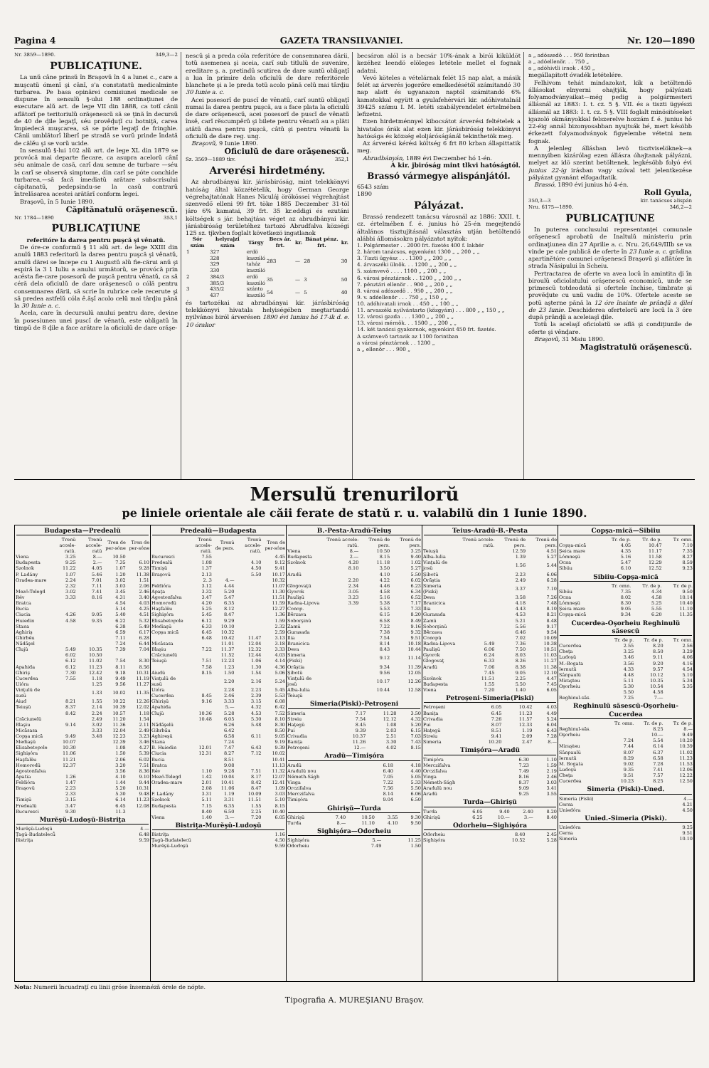Pagina 4 GAZETA TRANSILVANIEI. Nr. 120—1890
Nr. 3859—1890. 349,3—2
PUBLICAŢIUNE.
La unŭ câne prinsŭ în Braşovŭ în 4 a lunei c., care a muşcatŭ ómenĭ şi cânĭ, s'a constatatŭ medicalminte turbarea. Pe basa opinărei comisiunei medicale se dispune în sensulŭ §-ului 188 ordinaţiunei de executare alŭ art. de lege VII din 1888, ca totĭ cânii aflătorĭ pe teritoriulŭ orăşenescŭ să se ţină în decursŭ de 40 de ḑile legaţĭ, séu provĕḑuţĭ cu botniţă, carea împiedecă muşcarea, să se pórte legaţĭ de fringhie. Cânii umblătorĭ liberĭ pe stradă se vorŭ prinde îndată de călĕu şi se vorŭ ucide.
In sensulŭ §-lui 102 alŭ art. de lege XL din 1879 se provócă mai departe fiecare, ca asupra acelorŭ cânĭ séu animale de casă, carĭ dau semne de turbare —séu la carĭ se observă simptome, din carĭ se póte conchide turbarea,—să facă imediatŭ arătare subscrisului căpitanatŭ, pedepsindu-se la casŭ contrarŭ întrelăsarea acestei arătărĭ conform legei.
Braşovŭ, în 5 Iunie 1890.
Căpitănatulŭ orăşenescŭ.
Nr. 1784—1890 353,1
PUBLICAŢIUNE
referitóre la darea pentru puşcă şi vênatŭ.
De óre-ce conformŭ § 11 alŭ art. de lege XXIII din anulŭ 1883 referitorŭ la darea pentru puşcă şi vênatŭ, anulŭ dărei se începe cu 1 Augustŭ alŭ fie-cărui anŭ şi espiră la 3 1 Iuliu a anului următorŭ, se provócă prin acésta fie-care posesorŭ de puşcă pentru vênatŭ, ca să céră dela oficiulŭ de dare orăşenescŭ o cólă pentru consemnarea dării, să scrie în rubrice cele recerute şi să predea astfelŭ cóla ê.ăşĭ acolo celŭ mai târḑiu până la 30 Iunie a. c.
Acela, care în decursulŭ anului pentru dare, devine în posesiunea unei puscĭ de vênatŭ, este obligatŭ în timpŭ de 8 ḑile a face arătare la oficiulŭ de dare orăşe-
nescŭ şi a preda cóla referitóre de consemnarea dării, totŭ asemenea şi aceia, carĭ sub titlulŭ de suvenire, ereditare ş. a. pretindŭ scutirea de dare suntŭ obligaţĭ a lua în primire dela oficiulŭ de dare referitórele blanchete şi a le preda totŭ acolo pănă celŭ mai târḑiu 30 Iunie a. c.
Acei posesorĭ de puscĭ de vênatŭ, carĭ suntŭ obligaţĭ numai la darea pentru puşcă, au a face plata la oficiulŭ de dare orăşenescŭ, acei posesorĭ de puscĭ de vênatŭ însĕ, carĭ rĕscumpĕrŭ şi bilete pentru vênatŭ au a plăti atâtŭ darea pentru puşcă, câtŭ şi pentru vênatŭ la oficiulŭ de dare reg. ung.
Braşovŭ, 9 Iunie 1890.
Oficiulŭ de dare orăşenescŭ.
Sz. 3569—1889 tkv. 352,1
Arverési hirdetmény.
Az abrudbányai kir. járásbiróság, mint telekkönyvi hatóság által közzétételik, hogy German George végrehajtatónak Hanes Niculáj örökössei végrehajtást szenvedő elleni 99 frt. töke 1885 Deczember 31-töl járo 6% kamatai, 39 frt. 35 kr.eddigi és ezutáni költségek s jár. behajtása véget az abrudbányai kir. járásbiróság területéhez tartozó Abrudfalva községi 125 sz. tjkvben foglalt következö ingatlanok
| Sór szám | helyrajzi szám | Tárgy | Becs ár. frt. | kr. | Bánat pénz. frt. | kr. |
| --- | --- | --- | --- | --- | --- | --- |
| 1 | 327 | erdö | 283 | — | 28 | 30 |
| | 328 | kaszáló | | | | |
| | 329 | taház | | | | |
| | 330 | kaszáló | | | | |
| 2 | 384/3 | erdö | 35 | — | 3 | 50 |
| | 385/3 | kaszáló | | | | |
| 3 | 435/2 | szántо | 54 | — | 5 | 40 |
| | 437 | kaszáló | | | | |
és tartozékai az abrudbányai kir. járásbiróság telekkönyvi hivatala helyiségében megtartandó nyilvános biról árverésen 1890 évi Iunius hó 17-ik d. e. 10 órakor
becsáron alól is a becsár 10%-ának a birói kiküldöt kezéhez leendö elöleges letétele mellet el fognak adatni.
Vevö köteles a vételárnak felét 15 nap alat, a másik felét az árverés jogerőre emelkedésétől számitandó 30 nap alatt és ugyanazon naptól számitandó 6% kamatokkal együtt a gyulafehérvári kir. adóhivatalnál 39425 számu I. M. letéti szabályrendelet értelmében lefizetni.
Ezen hirdetménnyel kibocsátot árverési feltételek a hivatalos órák alat ezen kir. járásbiróság telekkönyvi hatósága és község eloljáróságánál tekinthetök meg.
Az árverési kérési költség 6 frt 80 krban állapittatik meg.
Abrudbányán, 1889 évi Deczember hó 1-én.
A kir. jbiróság mint tlkvi hatóságtól.
Brassó vármegye alispánjától.
6543 szám
1890
Pályázat.
Brassó rendezett tanácsu városnál az 1886: XXII. t. cz. értelmében f. é. junius hó 25-én megejtendö általános tisztujitásnál választás utján betöltendö alábbi állomásokra pályázatot nyitok:
1. Polgármester . . 2000 frt. fizetés 400 f. lakbér
2. három tanácsos, egyenként 1300 „ „ 200 „ „
3. Tiszti ügyész . . . 1300 „ „ 200 „ „
4. árvaszéki ülnök. . . 1200 „ „ 200 „ „
5. számvevö . . . . 1100 „ „ 200 „ „
6. városi pénztárnok . . 1200 „ „ 200 „ „
7. pénztári ellenör . . 900 „ „ 200 „ „
8. városi adószedö . . 950 „ „ 200 „ „
9. v. adóellenör . . . 750 „ „ 150 „ „
10. adóhivatali irnok . . 450 „ „ 100 „ „
11. arvaszéki nyilvántarto (közgyám) . . . 800 „ „ 150 „ „
12. városi gazda . . . 1300 „ „ 200 „ „
13. városi mérnök. . . 1500 „ „ 200 „ „
14. két tanácsi gyakornok, egyenkint 450 frt. fizetés.
A számvevö tartozik az 1100 forintban
a városi pénztárnok . . 1200 „
a „ ellenör . . . 900 „
a „ adószedö . . . 950 forintban
a „ adóellenör. . . 750 „
a „ adóhivtli irnok . 450 „
megállapitott óvadék letételére.
Felhivom tehát mindazokat, kik a betöltendö állásokat elnyerni ohajtják, hogy pályázati folyamodványaikat—még pedig a polgármesteri állásnál az 1883: I. t. cz. 5 §. VII. és a tiszti ügyészi állásnál az 1883: I. t. cz. 5 §. VIII foglalt minösitéseket igazoló okmányokkal felszerelve hozzám f. é. junius hó 22-éig annál bizonyosabban nyujtsák bé, mert késöbb érkezett folyamodványok figyelembe vétetni nem fognak.
A jelenleg állásban levö tisztviselöknek—a mennyiben kizárólag ezen állásra óhajtanak pályázni, melyet az idö szerint betöltenek, legkésöbb folyó évi junius 22-ig irásban vagy szóval tett jelentkezése pályázat gyanánt elfogadtatik.
Brassó, 1890 évi junius hó 4-én.
Roll Gyula,
350,3—3 kir. tanácsos alispán
Nru. 6175—1890. 346,2—2
PUBLICAŢIUNE
In puterea conclusului representanţei comunale orăşenescĭ aprobatŭ de Inaltulŭ ministeriu prin ordinaţiunea din 27 Aprilie a. c. Nru. 26,649/IIIb se va vinde pe cale publică de oferte în 23 Iunie a. c. grădina apartinĕtóre comunei orăşenescĭ Braşovŭ şi aflătóre în strada Năsipului în Scheiu.
Pertractarea de oferte va avea locŭ în amintita ḑi în biroulŭ oficiolatului orăşenescŭ economicŭ, unde se primescŭ totdeodată şi ofertele închise, timbrate şi provĕḑute cu unŭ vadiu de 10%. Ofertele aceste se potŭ aşterne pănă la 12 óre înainte de prânḑŭ a ḑilei de 23 Iunie. Deschiderea ofertelorŭ are locŭ la 3 óre după prânḑŭ a aceleiaşĭ ḑile.
Totŭ la acelaşĭ oficiolatŭ se află şi condiţiunile de oferte şi vênḑare.
Braşovŭ, 31 Maiu 1890.
Magistratulŭ orăşenescŭ.
Mersulŭ trenurilorŭ
pe liniele orientale ale căii ferate de statŭ r. u. valabilŭ din 1 Iunie 1890.
Budapesta—Predealŭ
| | Trenŭ accele-ratŭ. | Trenŭ accele-ratŭ | Tren de per-sóne | Tren de per-sóne |
| Viena | 3.25 | 8.— | 10.50 | |
| Budapesta | 9.25 | 2.— | 7.35 | 6.10 |
| Szolnok | 11.22 | 4.05 | 1.07 | 9.28 |
| P. Ladány | 1.07 | 5.46 | 1.20 | 11.38 |
| Oradea-mare | 2.24 | 7.01 | 3.02 | 1.51 |
| | 2.32 | 7.11 | 3.03 | 2.06 |
| Mezö-Telegd | 3.02 | 7.41 | 3.45 | 2.46 |
| Rév | 3.33 | 8.16 | 4.31 | 3.40 |
| Bratca | | | 4.54 | 4.03 |
| Bucia | | | 5.14 | 4.25 |
| Ciucia | 4.26 | 9.05 | 5.40 | 4.51 |
| Huiedin | 4.58 | 9.35 | 6.22 | 5.32 |
| Stana | | | 6.38 | 5.49 |
| Aghiriş | | | 6.59 | 6.17 |
| Ghirbĕu | | | 7.11 | 6.28 |
| Nădăşel | | | 7.24 | 6.44 |
| Clujŭ | 5.49 | 10.35 | 7.39 | 7.04 |
| | 6.02 | 10.50 | | |
| | 6.12 | 11.02 | 7.54 | 8.30 |
| Apahida | 6.12 | 11.23 | 8.11 | 8.56 |
| Ghiriş | 7.30 | 12.42 | 9.18 | 10.31 |
| Cucerdea | 7.55 | 1.18 | 9.49 | 11.19 |
| Uióra | | 1.25 | 9.56 | 11.27 |
| Vinţulŭ de susŭ | | 1.33 | 10.02 | 11.35 |
| Aiud | 8.21 | 1.55 | 10.22 | 12.26 |
| Teiuşŭ | 8.37 | 2.14 | 10.39 | 12.02 |
| | 8.42 | 2.24 | 10.57 | 1.18 |
| Crăciunelŭ | | 2.49 | 11.20 | 1.54 |
| Blaşiu | 9.14 | 3.02 | 11.36 | 2.11 |
| Micăsasa | | 3.33 | 12.04 | 2.49 |
| Copşa mică | 9.49 | 3.48 | 12.23 | 3.23 |
| Mediaşŭ | 10.07 | | 12.39 | 3.46 |
| Elisabetopole | 10.30 | | 1.08 | 4.27 |
| Sighişóra | 11.06 | | 1.50 | 5.39 |
| Haşfalĕu | 11.21 | | 2.06 | 6.02 |
| Homorodŭ | 12.37 | | 3.20 | 7.51 |
| Agostonfalva | | | 3.56 | 8.36 |
| Apatia | 1.26 | | 4.10 | 9.10 |
| Feldióra | 1.47 | | 1.44 | 9.44 |
| Braşovŭ | 2.23 | | 5.20 | 10.31 |
| | 2.33 | | 5.30 | 9.48 |
| Timişŭ | 3.15 | | 6.14 | 11.23 |
| Predealŭ | 3.47 | | 6.45 | 12.08 |
| Bucuresci | 9.30 | | 11.3 | |
Murĕşŭ-Ludoşŭ-Bistriţa
| Murĕşŭ-Ludoşŭ | 4.— |
| Ţagŭ-Budateleců | 6.48 |
| Bistriţa | 9.59 |
Predealŭ—Budapesta
| | Trenŭ accele-ratŭ. | Trenŭ de pers. | Trenŭ accele-ratŭ. | Tren de per-sóne |
| Bucuresci | 7.55 | | | 4.45 |
| Predealŭ | 1.08 | | 4.10 | 9.12 |
| Timişŭ | 1.37 | | 4.50 | 9.41 |
| Braşovŭ | 2.13 | | 5.50 | 10.17 |
| | 2..3 | 4.— | | 10.32 |
| Feldióra | 3.12 | 4.44 | | 11.07 |
| Apaţa | 3.32 | 5.20 | | 11.30 |
| Agostonfalva | 3.47 | 5.47 | | 11.51 |
| Homorodŭ | 4.20 | 6.35 | | 11.59 |
| Haşfalĕu | 5.25 | 8.12 | | 12.27 |
| Sighişóra | 5.45 | 8.47 | | 1.36 |
| Elisabetopole | 6.12 | 9.29 | | 1.59 |
| Mediaşŭ | 6.33 | 10.10 | | 2.32 |
| Copşa mică | 6.45 | 10.32 | | 2.59 |
| | 6.48 | 10.42 | 11.47 | 3.13 |
| Micăsasa | | 11.01 | 12.04 | 3.18 |
| Blaşiu | 7.22 | 11.37 | 12.32 | 3.33 |
| Crăciunelŭ | | 11.52 | 12.44 | 4.03 |
| Teiuşŭ | 7.51 | 12.23 | 1.06 | 4.14 |
| | 7.58 | 1.23 | 1.30 | 4.36 |
| Aiudŭ | 8.15 | 1.50 | 1.54 | 5.06 |
| Vinţulŭ de susŭ | | 2.20 | 2.16 | 5.24 |
| Uióra | | 2.28 | 2.23 | 5.45 |
| Cucerdea | 8.45 | 2.46 | 2.39 | 5.53 |
| Ghirişŭ | 9.16 | 3.33 | 3.15 | 6.08 |
| Apahida | | 5.— | 4.32 | 6.42 |
| Clujŭ | 10.36 | 5.28 | 4.53 | 7.52 |
| | 10.48 | 6.05 | 5.30 | 8.10 |
| Nădăşelŭ | | 6.26 | 5.48 | 8.30 |
| Gihrbău | | 6.42 | | 8.50 |
| Aghireşŭ | | 6.58 | 6.11 | 9.05 |
| Stana | | 7.24 | | 9.19 |
| B. Huiedin | 12.01 | 7.47 | 6.43 | 9.39 |
| Ciucia | 12.31 | 8.27 | 7.12 | 10.02 |
| Bucia | | 8.51 | | 10.41 |
| Bratca | | 9.08 | | 11.13 |
| Rév | 1.10 | 9.28 | 7.51 | 11.32 |
| Mezö-Telegd | 1.42 | 10.04 | 8.17 | 12.07 |
| Oradea-mare | 2.01 | 10.41 | 8.42 | 12.41 |
| | 2.08 | 11.06 | 8.47 | 1.09 |
| P. Ladány | 3.31 | 1.19 | 10.09 | 3.03 |
| Szolnok | 5.11 | 3.31 | 11.51 | 5.10 |
| Budapesta | 7.15 | 6.35 | 1.55 | 8.15 |
| | 8.40 | 6.50 | 2.25 | 10.40 |
| Viena | 1.40 | 3.— | 7.20 | 6.05 |
Bistriţa-Murĕşŭ-Ludoşŭ
| Bistriţa | 1.16 |
| Ţagŭ-Budatelecŭ | 4.50 |
| Murĕşŭ-Ludoşŭ | 9.59 |
B.-Pesta-Aradŭ-Teiuş
| | Trenŭ accele-ratŭ. | Trenŭ de pers. | Trenŭ de pers. |
| Viena | 8.— | 10.50 | 3.25 |
| Budapesta | 2.— | 8.15 | 9.40 |
| Szolnok | 4.20 | 11.18 | 1.02 |
| | 8.10 | 3.50 | 5.27 |
| Aradŭ | | 4.10 | 5.50 |
| | 2.20 | 4.22 | 6.02 |
| Glogovaţŭ | 2.34 | 4.46 | 6.23 |
| Gyorok | 3.05 | 4.58 | 6.34 |
| Paulişŭ | 3.23 | 5.16 | 6.52 |
| Radna-Lipova | 3.39 | 5.38 | 7.17 |
| Conop. | | 5.53 | 7.33 |
| Bêrzava | | 6.15 | 8.20 |
| Soborşinŭ | | 6.58 | 8.49 |
| Zamŭ | | 7.22 | 9.16 |
| Gurasada | | 7.38 | 9.32 |
| Ilia | | 7.54 | 9.51 |
| Branicica | | 8.14 | 10.18 |
| Deva | | 8.43 | 10.44 |
| Simeria (Piski) | | 9.12 | 11.14 |
| Orăştia | | 9.34 | 11.39 |
| Şibotŭ | | 9.56 | 12.05 |
| Vinţulŭ de josŭ | | 10.17 | 12.26 |
| Alba-Iulia | | 10.44 | 12.58 |
| Teiuşŭ | | | |
Simeria(Piski)-Petroşeni
| Simeria | 7.17 | 11.28 | 3.50 |
| Streiu | 7.54 | 12.12 | 4.32 |
| Haţegŭ | 8.45 | 1.08 | 5.20 |
| Pui | 9.39 | 2.03 | 6.15 |
| Crivadia | 10.37 | 2.51 | 7.03 |
| Baniţa | 11.26 | 3.30 | 7.43 |
| Petroşeni | 12.— | 4.02 | 8.15 |
Aradŭ—Timişóra
| Aradŭ | 6.18 | 4.18 |
| Aradulŭ nou | 6.40 | 4.40 |
| Németh-Ságh | 7.05 | 5.05 |
| Vinga | 7.22 | 5.33 |
| Orczifalva | 7.56 | 5.50 |
| Merczifalva | 8.14 | 6.06 |
| Timişóra | 9.04 | 6.50 |
Ghirişŭ—Turda
| Ghirişŭ | 7.40 | 10.50 | 3.55 | 9.30 |
| Turda | 8.— | 11.10 | 4.10 | 9.50 |
Sighişóra—Odorheiu
| Sighişóra | 5.— | 11.25 |
| Odorheiu | 7.49 | 1.50 |
Teius-Aradŭ-B.-Pesta
| | Trenŭ accele-ratŭ. | Trenŭ de pers. | Trenŭ de pers. |
| Teiuşŭ | | 12.59 | 4.51 |
| Alba-Iulia | | 1.39 | 5.27 |
| Vinţulŭ de josŭ | | 1.56 | 5.44 |
| Şibotŭ | | 2.23 | 6.06 |
| Orăştia | | 2.49 | 6.28 |
| Simeria (Piski) | | 3.37 | 7.10 |
| Deva | | 3.58 | 7.26 |
| Branicica | | 4.18 | 7.48 |
| Ilia | | 4.43 | 8.10 |
| Gurasada | | 4.53 | 8.21 |
| Zamŭ | | 5.21 | 8.48 |
| Soborşinŭ | | 5.56 | 9.17 |
| Bêrzava | | 6.46 | 9.54 |
| Conopŭ | | 7.02 | 10.09 |
| Radna-Lipova | 5.49 | 7.36 | 10.38 |
| Paulişŭ | 6.06 | 7.50 | 10.51 |
| Gyorok | 6.24 | 8.03 | 11.03 |
| Glogovaţ | 6.33 | 8.26 | 11.27 |
| Aradŭ | 7.06 | 8.38 | 11.38 |
| | 7.45 | 9.05 | 12.10 |
| Szolnok | 11.51 | 2.25 | 4.47 |
| Budapesta | 1.55 | 5.50 | 7.45 |
| Viena | 7.20 | 1.40 | 6.05 |
Petroşeni-Simeria(Piski)
| Petroşeni | 6.05 | 10.42 | 4.03 |
| Baniţa | 6.45 | 11.23 | 4.49 |
| Crivadia | 7.26 | 11.57 | 5.24 |
| Pui | 8.07 | 12.33 | 6.04 |
| Haţegŭ | 8.51 | 1.19 | 6.43 |
| Streiu | 9.41 | 2.09 | 7.28 |
| Simeria | 10.20 | 2.47 | 8.— |
Timişóra—Aradŭ
| Timişóra | 6.30 | 1.10 |
| Merczifalva | 7.23 | 1.59 |
| Orczifalva | 7.49 | 2.19 |
| Vinga | 8.16 | 2.46 |
| Németh-Ságh | 8.37 | 3.03 |
| Aradulŭ nou | 9.09 | 3.41 |
| Aradŭ | 9.25 | 3.55 |
Turda—Ghirişŭ
| Turda | 6.05 | 9.40 | 2.40 | 8.20 |
| Ghirişŭ | 6.25 | 10.— | 3.— | 8.40 |
Odorheiu—Sighişóra
| Odorheiu | 8.40 | 2.45 |
| Sighişóra | 10.52 | 5.28 |
Copşa-mică—Sibiiu
| | Tr. de p. | Tr. de p. | Tr. omn. |
| Copşa-mică | 4.05 | 10.47 | 7.10 |
| Şeica mare | 4.35 | 11.17 | 7.35 |
| Lómneşŭ | 5.16 | 11.58 | 8.27 |
| Ocna | 5.47 | 12.29 | 8.59 |
| Sibiiu | 6.10 | 12.52 | 9.23 |
Sibiiu-Copşa-mică
| | Tr. omn. | Tr. de p. | Tr. de p. |
| Sibiiu | 7.35 | 4.34 | 9.50 |
| Ocna | 8.02 | 4.58 | 10.14 |
| Lómneşŭ | 8.30 | 5.25 | 10.40 |
| Şeica mare | 9.05 | 5.55 | 11.10 |
| Copşa-mică | 9.34 | 6.20 | 11.35 |
Cucerdea-Oşorheiu Reghinulŭ săsescŭ
| | Tr. de p. | Tr. de p. | Tr. omn. |
| Cucerdea | 2.55 | 8.20 | 2.56 |
| Cheţa | 3.25 | 8.50 | 3.29 |
| Ludoşŭ | 3.46 | 9.11 | 4.06 |
| M.-Bogata | 3.56 | 9.20 | 4.16 |
| Iernutŭ | 4.33 | 9.57 | 4.54 |
| Sânpaulŭ | 4.48 | 10.12 | 5.10 |
| Miraşteu | 5.11 | 10.35 | 5.34 |
| Oşorheiu | 5.30 | 10.54 | 5.35 |
| | 5.50 | 4.58 | |
| Reghinul-săs. | 7.25 | 7.— | |
Reghinulŭ săsescŭ-Oşorheiu-Cucerdea
| | Tr. omn. | Tr. de p. | Tr. de p. |
| Reghinul-săs. | | 8.25 | 8.— |
| Oşorheiu | | 10.— | 9.49 |
| | 7.24 | 5.54 | 10.20 |
| Miraşteu | 7.44 | 6.14 | 10.39 |
| Sânpaulŭ | 8.07 | 6.37 | 11.02 |
| Iernutŭ | 8.29 | 6.58 | 11.23 |
| M. Bogata | 9.02 | 7.28 | 11.53 |
| Ludoşŭ | 9.35 | 7.41 | 12.06 |
| Cheţa | 9.51 | 7.57 | 12.22 |
| Cucerdea | 10.23 | 8.25 | 12.50 |
Simeria (Piski)-Uned.
| Simeria (Piski) | 4.— |
| Cerna | 4.21 |
| Uniedóra | 4.50 |
Unied.-Simeria (Piski).
| Uniedóra | 9.25 |
| Cerna | 9.51 |
| Simeria | 10.10 |
Nota: Numerii încuadraţĭ cu linii gróse însemnéză órele de nópte.
Tipografia A. MUREŞIANU Braşov.